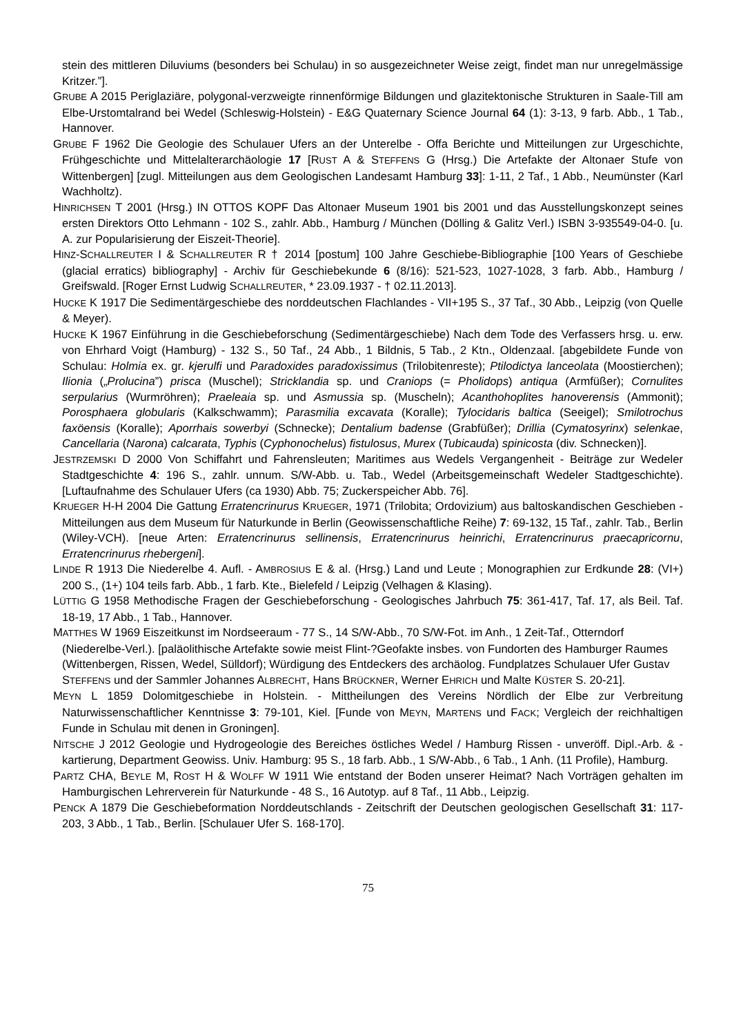stein des mittleren Diluviums (besonders bei Schulau) in so ausgezeichneter Weise zeigt, findet man nur unregelmässige Kritzer.”].
GRUBE A 2015 Periglaziäre, polygonal-verzweigte rinnenförmige Bildungen und glazitektonische Strukturen in Saale-Till am Elbe-Urstomtalrand bei Wedel (Schleswig-Holstein) - E&G Quaternary Science Journal 64 (1): 3-13, 9 farb. Abb., 1 Tab., Hannover.
GRUBE F 1962 Die Geologie des Schulauer Ufers an der Unterelbe - Offa Berichte und Mitteilungen zur Urgeschichte, Frühgeschichte und Mittelalterarchäologie 17 [RUST A & STEFFENS G (Hrsg.) Die Artefakte der Altonaer Stufe von Wittenbergen] [zugl. Mitteilungen aus dem Geologischen Landesamt Hamburg 33]: 1-11, 2 Taf., 1 Abb., Neumünster (Karl Wachholtz).
HINRICHSEN T 2001 (Hrsg.) IN OTTOS KOPF Das Altonaer Museum 1901 bis 2001 und das Ausstellungskonzept seines ersten Direktors Otto Lehmann - 102 S., zahlr. Abb., Hamburg / München (Dölling & Galitz Verl.) ISBN 3-935549-04-0. [u. A. zur Popularisierung der Eiszeit-Theorie].
HINZ-SCHALLREUTER I & SCHALLREUTER R † 2014 [postum] 100 Jahre Geschiebe-Bibliographie [100 Years of Geschiebe (glacial erratics) bibliography] - Archiv für Geschiebekunde 6 (8/16): 521-523, 1027-1028, 3 farb. Abb., Hamburg / Greifswald. [Roger Ernst Ludwig SCHALLREUTER, * 23.09.1937 - † 02.11.2013].
HUCKE K 1917 Die Sedimentärgeschiebe des norddeutschen Flachlandes - VII+195 S., 37 Taf., 30 Abb., Leipzig (von Quelle & Meyer).
HUCKE K 1967 Einführung in die Geschiebeforschung (Sedimentärgeschiebe) Nach dem Tode des Verfassers hrsg. u. erw. von Ehrhard Voigt (Hamburg) - 132 S., 50 Taf., 24 Abb., 1 Bildnis, 5 Tab., 2 Ktn., Oldenzaal. [abgebildete Funde von Schulau: Holmia ex. gr. kjerulfi und Paradoxides paradoxissimus (Trilobitenreste); Ptilodictya lanceolata (Moostierchen); Ilionia („Prolucina”) prisca (Muschel); Stricklandia sp. und Craniops (= Pholidops) antiqua (Armfüßer); Cornulites serpularius (Wurmröhren); Praeleaia sp. und Asmussia sp. (Muscheln); Acanthohoplites hanoverensis (Ammonit); Porosphaera globularis (Kalkschwamm); Parasmilia excavata (Koralle); Tylocidaris baltica (Seeigel); Smilotrochus faxöensis (Koralle); Aporrhais sowerbyi (Schnecke); Dentalium badense (Grabfüßer); Drillia (Cymatosyrinx) selenkae, Cancellaria (Narona) calcarata, Typhis (Cyphonochelus) fistulosus, Murex (Tubicauda) spinicosta (div. Schnecken)].
JESTRZEMSKI D 2000 Von Schiffahrt und Fahrensleuten; Maritimes aus Wedels Vergangenheit - Beiträge zur Wedeler Stadtgeschichte 4: 196 S., zahlr. unnum. S/W-Abb. u. Tab., Wedel (Arbeitsgemeinschaft Wedeler Stadtgeschichte). [Luftaufnahme des Schulauer Ufers (ca 1930) Abb. 75; Zuckerspeicher Abb. 76].
KRUEGER H-H 2004 Die Gattung Erratencrinurus KRUEGER, 1971 (Trilobita; Ordovizium) aus baltoskandischen Geschieben - Mitteilungen aus dem Museum für Naturkunde in Berlin (Geowissenschaftliche Reihe) 7: 69-132, 15 Taf., zahlr. Tab., Berlin (Wiley-VCH). [neue Arten: Erratencrinurus sellinensis, Erratencrinurus heinrichi, Erratencrinurus praecapricornu, Erratencrinurus rhebergeni].
LINDE R 1913 Die Niederelbe 4. Aufl. - AMBROSIUS E & al. (Hrsg.) Land und Leute ; Monographien zur Erdkunde 28: (VI+) 200 S., (1+) 104 teils farb. Abb., 1 farb. Kte., Bielefeld / Leipzig (Velhagen & Klasing).
LÜTTIG G 1958 Methodische Fragen der Geschiebeforschung - Geologisches Jahrbuch 75: 361-417, Taf. 17, als Beil. Taf. 18-19, 17 Abb., 1 Tab., Hannover.
MATTHES W 1969 Eiszeitkunst im Nordseeraum - 77 S., 14 S/W-Abb., 70 S/W-Fot. im Anh., 1 Zeit-Taf., Otterndorf (Niederelbe-Verl.). [paläolithische Artefakte sowie meist Flint-?Geofakte insbes. von Fundorten des Hamburger Raumes (Wittenbergen, Rissen, Wedel, Sülldorf); Würdigung des Entdeckers des archäolog. Fundplatzes Schulauer Ufer Gustav STEFFENS und der Sammler Johannes ALBRECHT, Hans BRÜCKNER, Werner EHRICH und Malte KÜSTER S. 20-21].
MEYN L 1859 Dolomitgeschiebe in Holstein. - Mittheilungen des Vereins Nördlich der Elbe zur Verbreitung Naturwissenschaftlicher Kenntnisse 3: 79-101, Kiel. [Funde von MEYN, MARTENS und FACK; Vergleich der reichhaltigen Funde in Schulau mit denen in Groningen].
NITSCHE J 2012 Geologie und Hydrogeologie des Bereiches östliches Wedel / Hamburg Rissen - unveröff. Dipl.-Arb. & -kartierung, Department Geowiss. Univ. Hamburg: 95 S., 18 farb. Abb., 1 S/W-Abb., 6 Tab., 1 Anh. (11 Profile), Hamburg.
PARTZ CHA, BEYLE M, ROST H & WOLFF W 1911 Wie entstand der Boden unserer Heimat? Nach Vorträgen gehalten im Hamburgischen Lehrerverein für Naturkunde - 48 S., 16 Autotyp. auf 8 Taf., 11 Abb., Leipzig.
PENCK A 1879 Die Geschiebeformation Norddeutschlands - Zeitschrift der Deutschen geologischen Gesellschaft 31: 117-203, 3 Abb., 1 Tab., Berlin. [Schulauer Ufer S. 168-170].
75